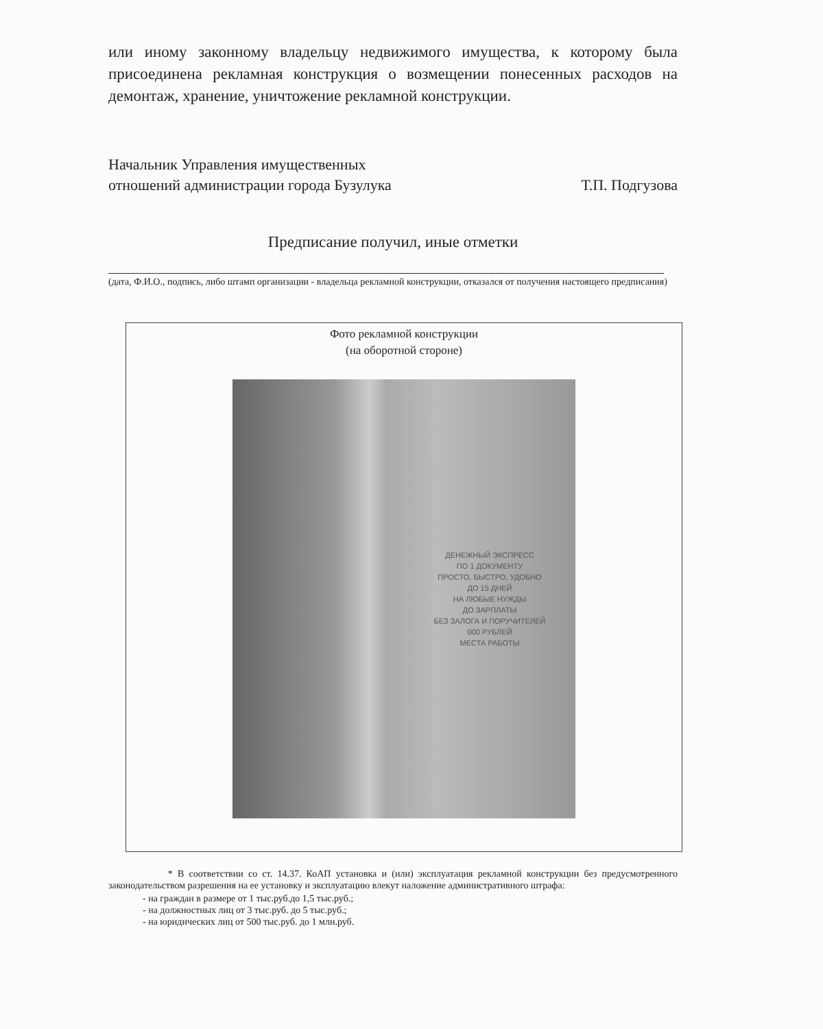или иному законному владельцу недвижимого имущества, к которому была присоединена рекламная конструкция о возмещении понесенных расходов на демонтаж, хранение, уничтожение рекламной конструкции.
Начальник Управления имущественных
отношений администрации города Бузулука
Т.П. Подгузова
Предписание получил, иные отметки
(дата, Ф.И.О., подпись, либо штамп организации - владельца рекламной конструкции, отказался от получения настоящего предписания)
Фото рекламной конструкции
(на оборотной стороне)
ДЕНЕЖНЫЙ ЭКСПРЕСС
ПО 1 ДОКУМЕНТУ
ПРОСТО, БЫСТРО, УДОБНО
ДО 15 ДНЕЙ
НА ЛЮБЫЕ НУЖДЫ
ДО ЗАРПЛАТЫ
БЕЗ ЗАЛОГА И ПОРУЧИТЕЛЕЙ
000 РУБЛЕЙ
МЕСТА РАБОТЫ
* В соответствии со ст. 14.37. КоАП установка и (или) эксплуатация рекламной конструкции без предусмотренного законодательством разрешения на ее установку и эксплуатацию влекут наложение административного штрафа:
- на граждан в размере от 1 тыс.руб.до 1,5 тыс.руб.;
- на должностных лиц от 3 тыс.руб. до 5 тыс.руб.;
- на юридических лиц от 500 тыс.руб. до 1 млн.руб.